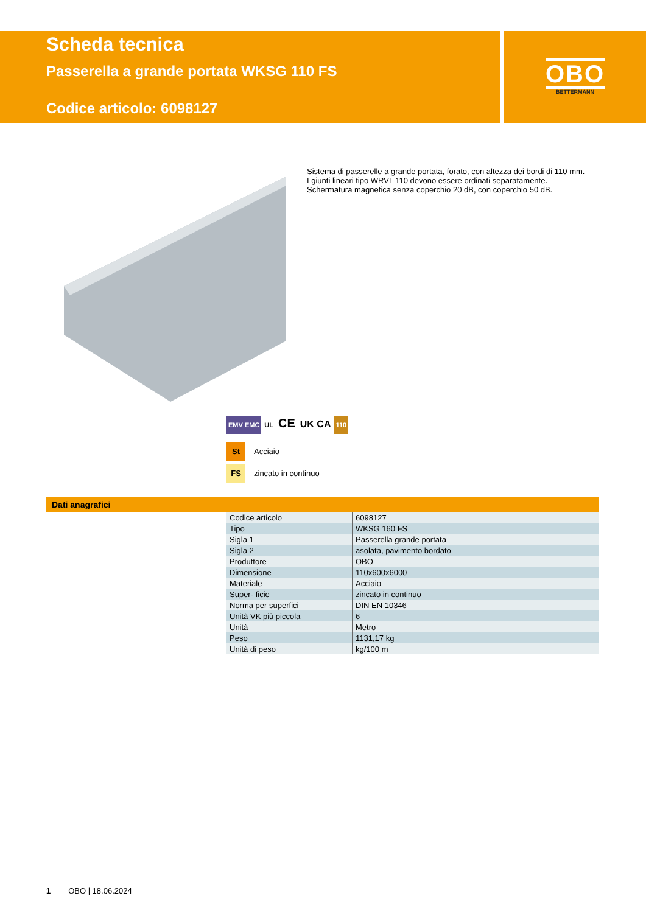Scheda tecnica
Passerella a grande portata WKSG 110 FS
Codice articolo: 6098127
OBO
BETTERMANN
Sistema di passerelle a grande portata, forato, con altezza dei bordi di 110 mm.
I giunti lineari tipo WRVL 110 devono essere ordinati separatamente.
Schermatura magnetica senza coperchio 20 dB, con coperchio 50 dB.
EMV EMC UL CE UK CA 110
St Acciaio
FS zincato in continuo
Dati anagrafici
| Codice articolo | 6098127 |
| Tipo | WKSG 160 FS |
| Sigla 1 | Passerella grande portata |
| Sigla 2 | asolata, pavimento bordato |
| Produttore | OBO |
| Dimensione | 110x600x6000 |
| Materiale | Acciaio |
| Super- ficie | zincato in continuo |
| Norma per superfici | DIN EN 10346 |
| Unità VK più piccola | 6 |
| Unità | Metro |
| Peso | 1131,17 kg |
| Unità di peso | kg/100 m |
1 OBO | 18.06.2024